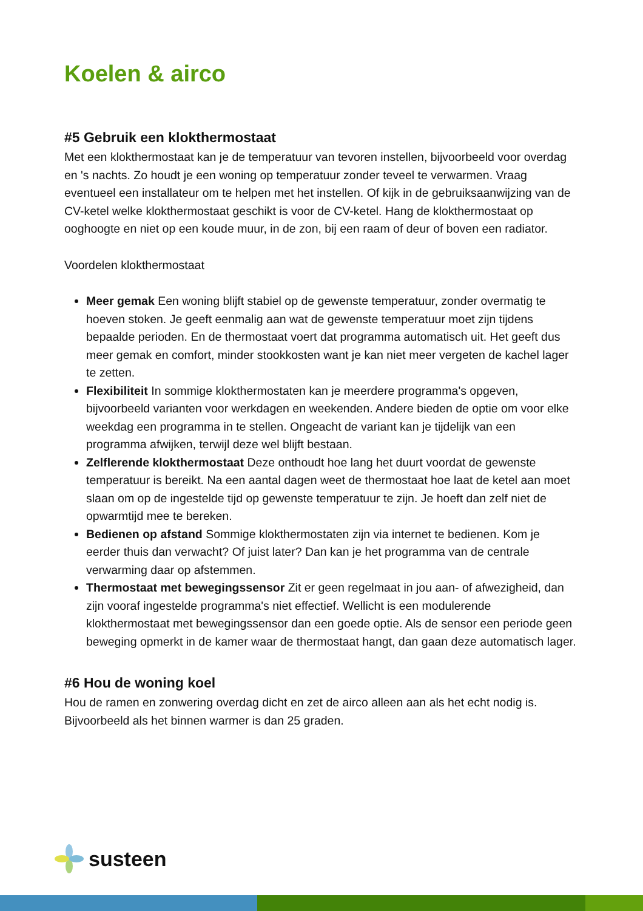Koelen & airco
#5 Gebruik een klokthermostaat
Met een klokthermostaat kan je de temperatuur van tevoren instellen, bijvoorbeeld voor overdag en 's nachts. Zo houdt je een woning op temperatuur zonder teveel te verwarmen. Vraag eventueel een installateur om te helpen met het instellen. Of kijk in de gebruiksaanwijzing van de CV-ketel welke klokthermostaat geschikt is voor de CV-ketel. Hang de klokthermostaat op ooghoogte en niet op een koude muur, in de zon, bij een raam of deur of boven een radiator.
Voordelen klokthermostaat
Meer gemak Een woning blijft stabiel op de gewenste temperatuur, zonder overmatig te hoeven stoken. Je geeft eenmalig aan wat de gewenste temperatuur moet zijn tijdens bepaalde perioden. En de thermostaat voert dat programma automatisch uit. Het geeft dus meer gemak en comfort, minder stookkosten want je kan niet meer vergeten de kachel lager te zetten.
Flexibiliteit In sommige klokthermostaten kan je meerdere programma's opgeven, bijvoorbeeld varianten voor werkdagen en weekenden. Andere bieden de optie om voor elke weekdag een programma in te stellen. Ongeacht de variant kan je tijdelijk van een programma afwijken, terwijl deze wel blijft bestaan.
Zelflerende klokthermostaat Deze onthoudt hoe lang het duurt voordat de gewenste temperatuur is bereikt. Na een aantal dagen weet de thermostaat hoe laat de ketel aan moet slaan om op de ingestelde tijd op gewenste temperatuur te zijn. Je hoeft dan zelf niet de opwarmtijd mee te bereken.
Bedienen op afstand Sommige klokthermostaten zijn via internet te bedienen. Kom je eerder thuis dan verwacht? Of juist later? Dan kan je het programma van de centrale verwarming daar op afstemmen.
Thermostaat met bewegingssensor Zit er geen regelmaat in jou aan- of afwezigheid, dan zijn vooraf ingestelde programma's niet effectief. Wellicht is een modulerende klokthermostaat met bewegingssensor dan een goede optie. Als de sensor een periode geen beweging opmerkt in de kamer waar de thermostaat hangt, dan gaan deze automatisch lager.
#6 Hou de woning koel
Hou de ramen en zonwering overdag dicht en zet de airco alleen aan als het echt nodig is. Bijvoorbeeld als het binnen warmer is dan 25 graden.
susteen